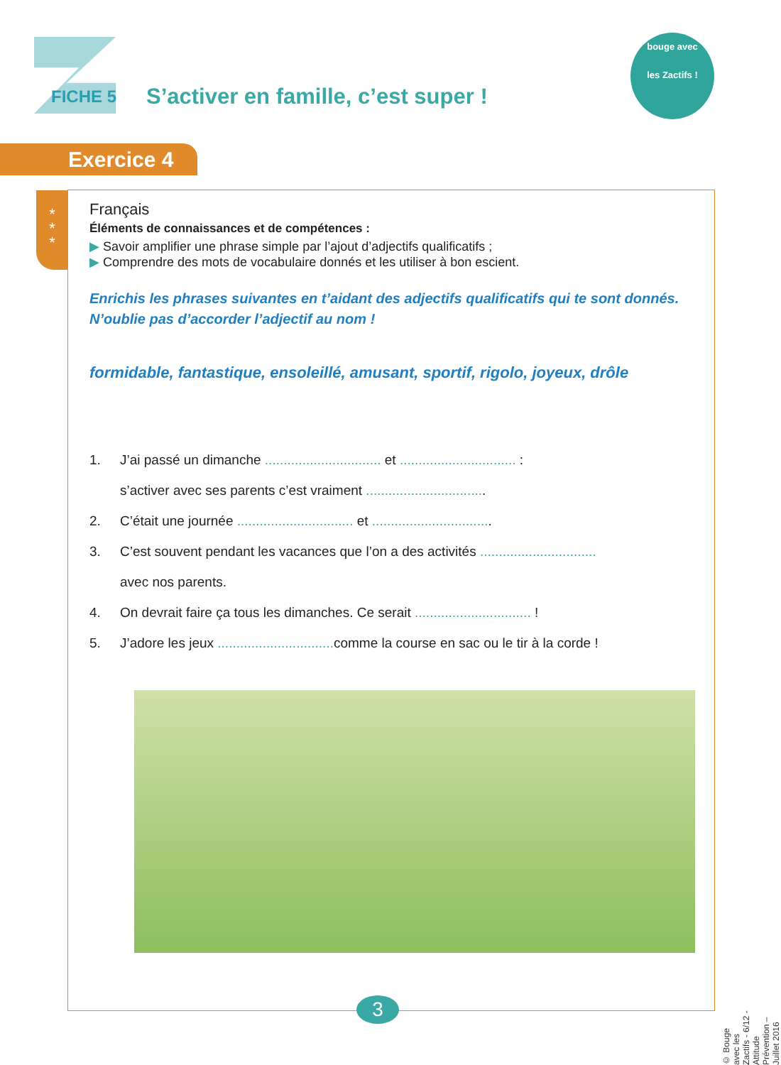FICHE 5
S’activer en famille, c’est super !
bouge avec
les Zactifs !
Exercice 4
*
*
*
Français
Éléments de connaissances et de compétences :
▶ Savoir amplifier une phrase simple par l’ajout d’adjectifs qualificatifs ;
▶ Comprendre des mots de vocabulaire donnés et les utiliser à bon escient.
Enrichis les phrases suivantes en t’aidant des adjectifs qualificatifs qui te sont donnés.
N’oublie pas d’accorder l’adjectif au nom !
formidable, fantastique, ensoleillé, amusant, sportif, rigolo, joyeux, drôle
1. J’ai passé un dimanche ............................... et ............................... :
s’activer avec ses parents c’est vraiment ................................
2. C’était une journée ............................... et ................................
3. C’est souvent pendant les vacances que l’on a des activités ...............................
avec nos parents.
4. On devrait faire ça tous les dimanches. Ce serait ............................... !
5. J’adore les jeux ............................... comme la course en sac ou le tir à la corde !
3
© Bouge avec les Zactifs - 6/12 - Attitude Prévention – Juillet 2016